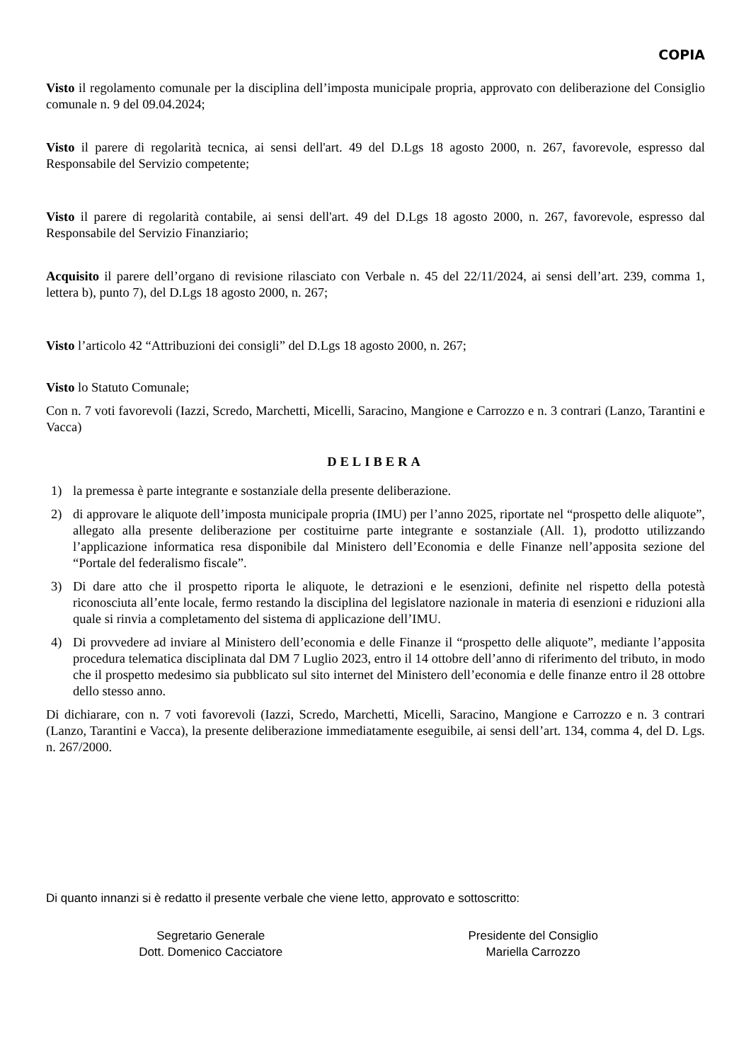COPIA
Visto il regolamento comunale per la disciplina dell’imposta municipale propria, approvato con deliberazione del Consiglio comunale n. 9 del 09.04.2024;
Visto il parere di regolarità tecnica, ai sensi dell'art. 49 del D.Lgs 18 agosto 2000, n. 267, favorevole, espresso dal Responsabile del Servizio competente;
Visto il parere di regolarità contabile, ai sensi dell'art. 49 del D.Lgs 18 agosto 2000, n. 267, favorevole, espresso dal Responsabile del Servizio Finanziario;
Acquisito il parere dell’organo di revisione rilasciato con Verbale n. 45 del 22/11/2024, ai sensi dell’art. 239, comma 1, lettera b), punto 7), del D.Lgs 18 agosto 2000, n. 267;
Visto l’articolo 42 “Attribuzioni dei consigli” del D.Lgs 18 agosto 2000, n. 267;
Visto lo Statuto Comunale;
Con n. 7 voti favorevoli (Iazzi, Scredo, Marchetti, Micelli, Saracino, Mangione e Carrozzo e n. 3 contrari (Lanzo, Tarantini e Vacca)
DELIBERA
1) la premessa è parte integrante e sostanziale della presente deliberazione.
2) di approvare le aliquote dell’imposta municipale propria (IMU) per l’anno 2025, riportate nel “prospetto delle aliquote”, allegato alla presente deliberazione per costituirne parte integrante e sostanziale (All. 1), prodotto utilizzando l’applicazione informatica resa disponibile dal Ministero dell’Economia e delle Finanze nell’apposita sezione del “Portale del federalismo fiscale”.
3) Di dare atto che il prospetto riporta le aliquote, le detrazioni e le esenzioni, definite nel rispetto della potestà riconosciuta all’ente locale, fermo restando la disciplina del legislatore nazionale in materia di esenzioni e riduzioni alla quale si rinvia a completamento del sistema di applicazione dell’IMU.
4) Di provvedere ad inviare al Ministero dell’economia e delle Finanze il “prospetto delle aliquote”, mediante l’apposita procedura telematica disciplinata dal DM 7 Luglio 2023, entro il 14 ottobre dell’anno di riferimento del tributo, in modo che il prospetto medesimo sia pubblicato sul sito internet del Ministero dell’economia e delle finanze entro il 28 ottobre dello stesso anno.
Di dichiarare, con n. 7 voti favorevoli (Iazzi, Scredo, Marchetti, Micelli, Saracino, Mangione e Carrozzo e n. 3 contrari (Lanzo, Tarantini e Vacca), la presente deliberazione immediatamente eseguibile, ai sensi dell’art. 134, comma 4, del D. Lgs. n. 267/2000.
Di quanto innanzi si è redatto il presente verbale che viene letto, approvato e sottoscritto:
Segretario Generale
Dott. Domenico Cacciatore
Presidente del Consiglio
Mariella Carrozzo